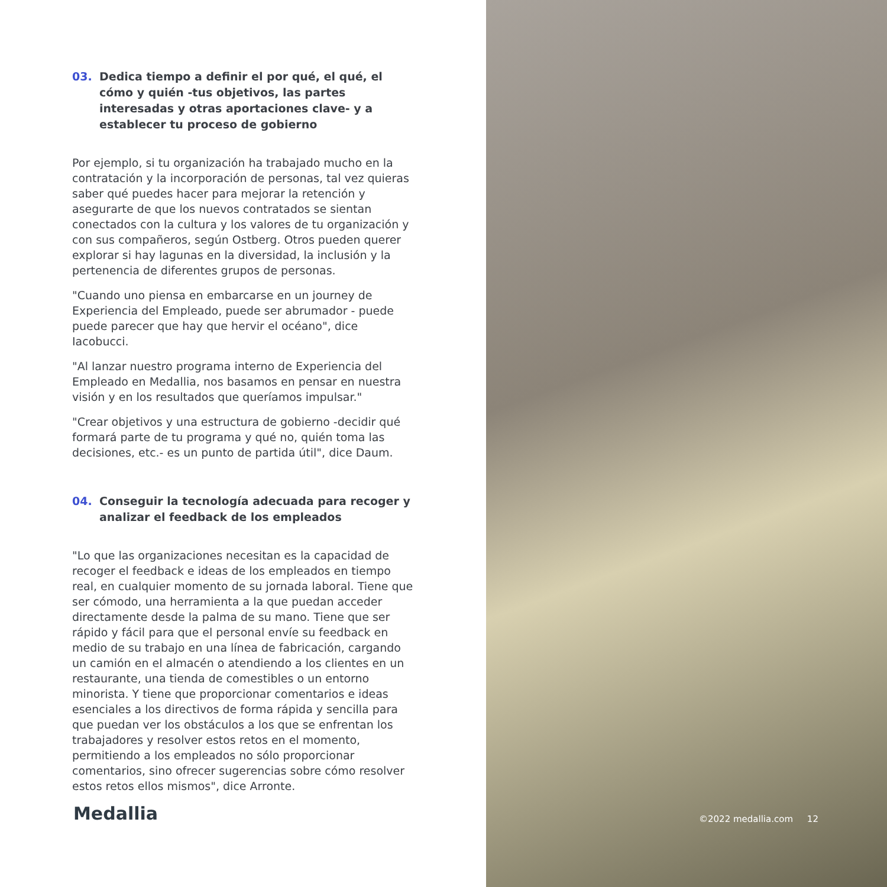03. Dedica tiempo a definir el por qué, el qué, el cómo y quién -tus objetivos, las partes interesadas y otras aportaciones clave- y a establecer tu proceso de gobierno
Por ejemplo, si tu organización ha trabajado mucho en la contratación y la incorporación de personas, tal vez quieras saber qué puedes hacer para mejorar la retención y asegurarte de que los nuevos contratados se sientan conectados con la cultura y los valores de tu organización y con sus compañeros, según Ostberg. Otros pueden querer explorar si hay lagunas en la diversidad, la inclusión y la pertenencia de diferentes grupos de personas.
"Cuando uno piensa en embarcarse en un journey de Experiencia del Empleado, puede ser abrumador - puede puede parecer que hay que hervir el océano", dice Iacobucci.
"Al lanzar nuestro programa interno de Experiencia del Empleado en Medallia, nos basamos en pensar en nuestra visión y en los resultados que queríamos impulsar."
"Crear objetivos y una estructura de gobierno -decidir qué formará parte de tu programa y qué no, quién toma las decisiones, etc.- es un punto de partida útil", dice Daum.
04. Conseguir la tecnología adecuada para recoger y analizar el feedback de los empleados
"Lo que las organizaciones necesitan es la capacidad de recoger el feedback e ideas de los empleados en tiempo real, en cualquier momento de su jornada laboral. Tiene que ser cómodo, una herramienta a la que puedan acceder directamente desde la palma de su mano. Tiene que ser rápido y fácil para que el personal envíe su feedback en medio de su trabajo en una línea de fabricación, cargando un camión en el almacén o atendiendo a los clientes en un restaurante, una tienda de comestibles o un entorno minorista. Y tiene que proporcionar comentarios e ideas esenciales a los directivos de forma rápida y sencilla para que puedan ver los obstáculos a los que se enfrentan los trabajadores y resolver estos retos en el momento, permitiendo a los empleados no sólo proporcionar comentarios, sino ofrecer sugerencias sobre cómo resolver estos retos ellos mismos", dice Arronte.
Medallia
©2022 medallia.com 12